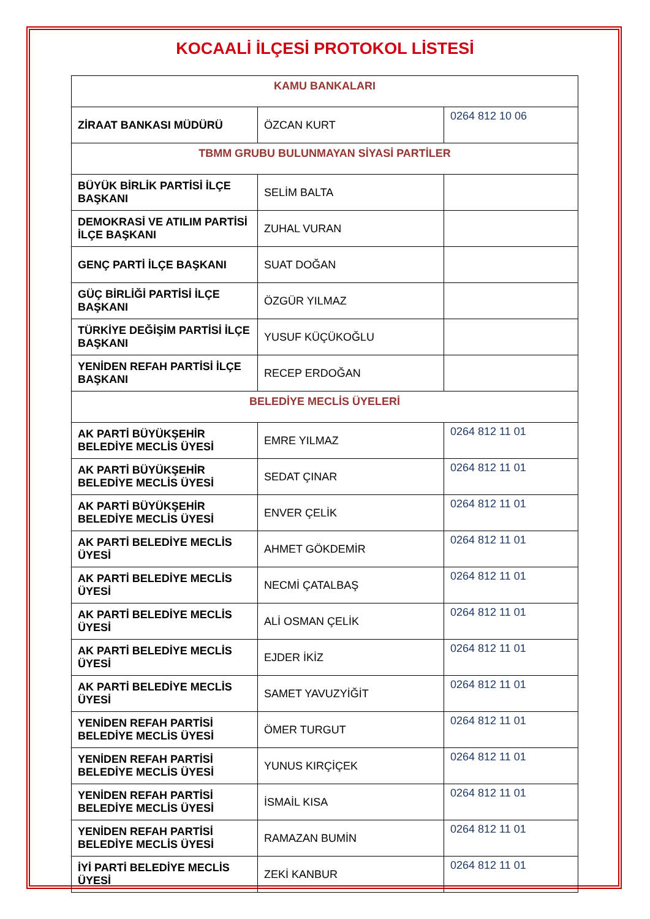KOCAALİ İLÇESİ PROTOKOL LİSTESİ
| KAMU BANKALARI | | |
| ZİRAAT BANKASI MÜDÜRÜ | ÖZCAN KURT | 0264 812 10 06 |
| TBMM GRUBU BULUNMAYAN SİYASİ PARTİLER | | |
| BÜYÜK BİRLİK PARTİSİ İLÇE BAŞKANI | SELİM BALTA | |
| DEMOKRASİ VE ATILIM PARTİSİ İLÇE BAŞKANI | ZUHAL VURAN | |
| GENÇ PARTİ İLÇE BAŞKANI | SUAT DOĞAN | |
| GÜÇ BİRLİĞİ PARTİSİ İLÇE BAŞKANI | ÖZGÜR YILMAZ | |
| TÜRKİYE DEĞİŞİM PARTİSİ İLÇE BAŞKANI | YUSUF KÜÇÜKOĞLU | |
| YENİDEN REFAH PARTİSİ İLÇE BAŞKANI | RECEP ERDOĞAN | |
| BELEDİYE MECLİS ÜYELERİ | | |
| AK PARTİ BÜYÜKŞEHİR BELEDİYE MECLİS ÜYESİ | EMRE YILMAZ | 0264 812 11 01 |
| AK PARTİ BÜYÜKŞEHİR BELEDİYE MECLİS ÜYESİ | SEDAT ÇINAR | 0264 812 11 01 |
| AK PARTİ BÜYÜKŞEHİR BELEDİYE MECLİS ÜYESİ | ENVER ÇELİK | 0264 812 11 01 |
| AK PARTİ BELEDİYE MECLİS ÜYESİ | AHMET GÖKDEMİR | 0264 812 11 01 |
| AK PARTİ BELEDİYE MECLİS ÜYESİ | NECMİ ÇATALBAŞ | 0264 812 11 01 |
| AK PARTİ BELEDİYE MECLİS ÜYESİ | ALİ OSMAN ÇELİK | 0264 812 11 01 |
| AK PARTİ BELEDİYE MECLİS ÜYESİ | EJDER İKİZ | 0264 812 11 01 |
| AK PARTİ BELEDİYE MECLİS ÜYESİ | SAMET YAVUZYİĞİT | 0264 812 11 01 |
| YENİDEN REFAH PARTİSİ BELEDİYE MECLİS ÜYESİ | ÖMER TURGUT | 0264 812 11 01 |
| YENİDEN REFAH PARTİSİ BELEDİYE MECLİS ÜYESİ | YUNUS KIRÇİÇEK | 0264 812 11 01 |
| YENİDEN REFAH PARTİSİ BELEDİYE MECLİS ÜYESİ | İSMAİL KISA | 0264 812 11 01 |
| YENİDEN REFAH PARTİSİ BELEDİYE MECLİS ÜYESİ | RAMAZAN BUMİN | 0264 812 11 01 |
| İYİ PARTİ BELEDİYE MECLİS ÜYESİ | ZEKİ KANBUR | 0264 812 11 01 |